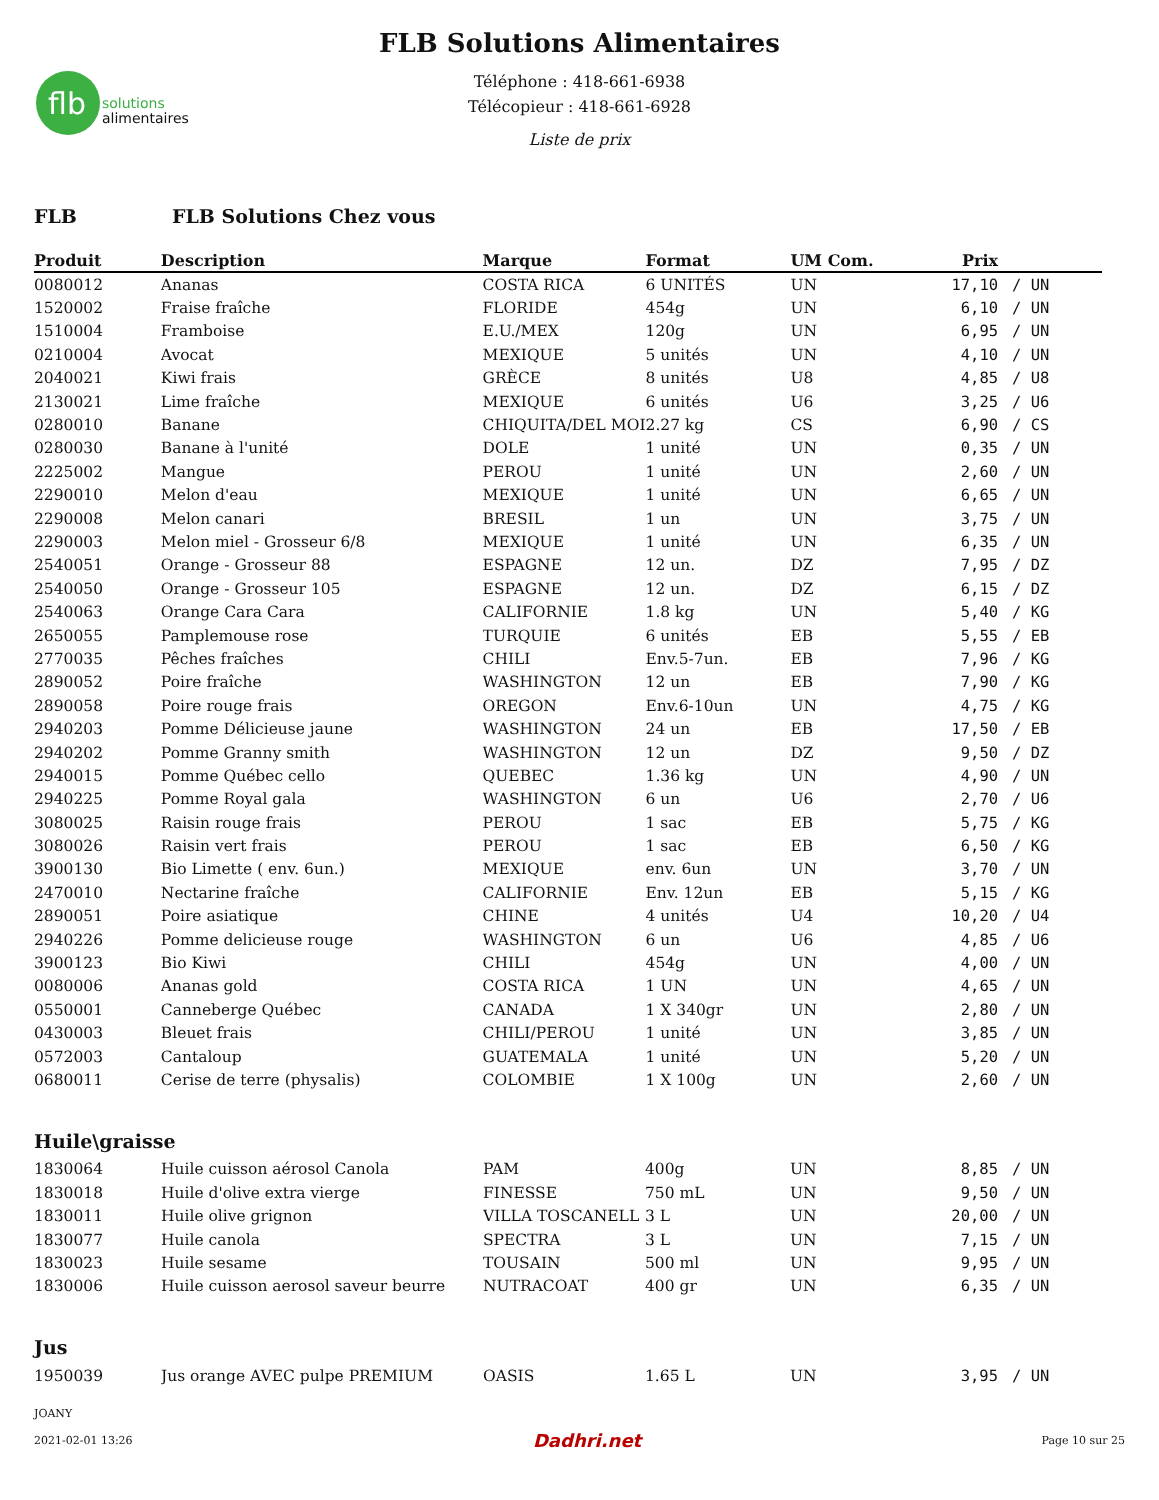flb
solutions
alimentaires
FLB Solutions Alimentaires
Téléphone : 418-661-6938
Télécopieur : 418-661-6928
Liste de prix
FLB FLB Solutions Chez vous
| Produit | Description | Marque | Format | UM Com. | Prix | |
| --- | --- | --- | --- | --- | --- | --- |
| 0080012 | Ananas | COSTA RICA | 6 UNITÉS | UN | 17,10 | / UN |
| 1520002 | Fraise fraîche | FLORIDE | 454g | UN | 6,10 | / UN |
| 1510004 | Framboise | E.U./MEX | 120g | UN | 6,95 | / UN |
| 0210004 | Avocat | MEXIQUE | 5 unités | UN | 4,10 | / UN |
| 2040021 | Kiwi frais | GRÈCE | 8 unités | U8 | 4,85 | / U8 |
| 2130021 | Lime fraîche | MEXIQUE | 6 unités | U6 | 3,25 | / U6 |
| 0280010 | Banane | CHIQUITA/DEL MOI | 2.27 kg | CS | 6,90 | / CS |
| 0280030 | Banane à l'unité | DOLE | 1 unité | UN | 0,35 | / UN |
| 2225002 | Mangue | PEROU | 1 unité | UN | 2,60 | / UN |
| 2290010 | Melon d'eau | MEXIQUE | 1 unité | UN | 6,65 | / UN |
| 2290008 | Melon canari | BRESIL | 1 un | UN | 3,75 | / UN |
| 2290003 | Melon miel - Grosseur 6/8 | MEXIQUE | 1 unité | UN | 6,35 | / UN |
| 2540051 | Orange - Grosseur 88 | ESPAGNE | 12 un. | DZ | 7,95 | / DZ |
| 2540050 | Orange - Grosseur 105 | ESPAGNE | 12 un. | DZ | 6,15 | / DZ |
| 2540063 | Orange Cara Cara | CALIFORNIE | 1.8 kg | UN | 5,40 | / KG |
| 2650055 | Pamplemouse rose | TURQUIE | 6 unités | EB | 5,55 | / EB |
| 2770035 | Pêches fraîches | CHILI | Env.5-7un. | EB | 7,96 | / KG |
| 2890052 | Poire fraîche | WASHINGTON | 12 un | EB | 7,90 | / KG |
| 2890058 | Poire rouge frais | OREGON | Env.6-10un | UN | 4,75 | / KG |
| 2940203 | Pomme Délicieuse jaune | WASHINGTON | 24 un | EB | 17,50 | / EB |
| 2940202 | Pomme Granny smith | WASHINGTON | 12 un | DZ | 9,50 | / DZ |
| 2940015 | Pomme Québec cello | QUEBEC | 1.36 kg | UN | 4,90 | / UN |
| 2940225 | Pomme Royal gala | WASHINGTON | 6 un | U6 | 2,70 | / U6 |
| 3080025 | Raisin rouge frais | PEROU | 1 sac | EB | 5,75 | / KG |
| 3080026 | Raisin vert frais | PEROU | 1 sac | EB | 6,50 | / KG |
| 3900130 | Bio Limette ( env. 6un.) | MEXIQUE | env. 6un | UN | 3,70 | / UN |
| 2470010 | Nectarine fraîche | CALIFORNIE | Env. 12un | EB | 5,15 | / KG |
| 2890051 | Poire asiatique | CHINE | 4 unités | U4 | 10,20 | / U4 |
| 2940226 | Pomme delicieuse rouge | WASHINGTON | 6 un | U6 | 4,85 | / U6 |
| 3900123 | Bio Kiwi | CHILI | 454g | UN | 4,00 | / UN |
| 0080006 | Ananas gold | COSTA RICA | 1 UN | UN | 4,65 | / UN |
| 0550001 | Canneberge Québec | CANADA | 1 X 340gr | UN | 2,80 | / UN |
| 0430003 | Bleuet frais | CHILI/PEROU | 1 unité | UN | 3,85 | / UN |
| 0572003 | Cantaloup | GUATEMALA | 1 unité | UN | 5,20 | / UN |
| 0680011 | Cerise de terre (physalis) | COLOMBIE | 1 X 100g | UN | 2,60 | / UN |
Huile\graisse
| 1830064 | Huile cuisson aérosol Canola | PAM | 400g | UN | 8,85 | / UN |
| 1830018 | Huile d'olive extra vierge | FINESSE | 750 mL | UN | 9,50 | / UN |
| 1830011 | Huile olive grignon | VILLA TOSCANELL | 3 L | UN | 20,00 | / UN |
| 1830077 | Huile canola | SPECTRA | 3 L | UN | 7,15 | / UN |
| 1830023 | Huile sesame | TOUSAIN | 500 ml | UN | 9,95 | / UN |
| 1830006 | Huile cuisson aerosol saveur beurre | NUTRACOAT | 400 gr | UN | 6,35 | / UN |
Jus
| 1950039 | Jus orange AVEC pulpe PREMIUM | OASIS | 1.65 L | UN | 3,95 | / UN |
JOANY
2021-02-01 13:26 Dadhri.net Page 10 sur 25